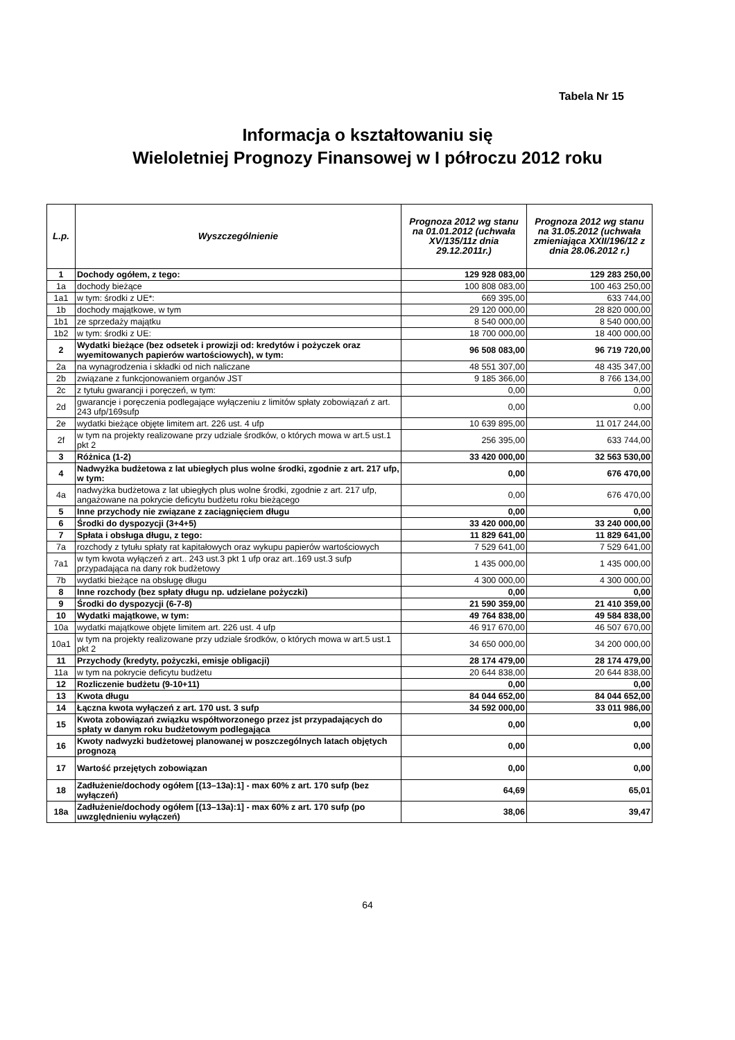Tabela Nr 15
Informacja o kształtowaniu się
Wieloletniej Prognozy Finansowej w I półroczu 2012 roku
| L.p. | Wyszczególnienie | Prognoza 2012 wg stanu na 01.01.2012 (uchwała XV/135/11z dnia 29.12.2011r.) | Prognoza 2012 wg stanu na 31.05.2012 (uchwała zmieniająca XXII/196/12 z dnia 28.06.2012 r.) |
| --- | --- | --- | --- |
| 1 | Dochody ogółem, z tego: | 129 928 083,00 | 129 283 250,00 |
| 1a | dochody bieżące | 100 808 083,00 | 100 463 250,00 |
| 1a1 | w tym: środki z UE*: | 669 395,00 | 633 744,00 |
| 1b | dochody majątkowe, w tym | 29 120 000,00 | 28 820 000,00 |
| 1b1 | ze sprzedaży majątku | 8 540 000,00 | 8 540 000,00 |
| 1b2 | w tym: środki z UE: | 18 700 000,00 | 18 400 000,00 |
| 2 | Wydatki bieżące (bez odsetek i prowizji od: kredytów i pożyczek oraz wyemitowanych papierów wartościowych), w tym: | 96 508 083,00 | 96 719 720,00 |
| 2a | na wynagrodzenia i składki od nich naliczane | 48 551 307,00 | 48 435 347,00 |
| 2b | związane z funkcjonowaniem organów JST | 9 185 366,00 | 8 766 134,00 |
| 2c | z tytułu gwarancji i poręczeń, w tym: | 0,00 | 0,00 |
| 2d | gwarancje i poręczenia podlegające wyłączeniu z limitów spłaty zobowiązań z art. 243 ufp/169sufp | 0,00 | 0,00 |
| 2e | wydatki bieżące objęte limitem art. 226 ust. 4 ufp | 10 639 895,00 | 11 017 244,00 |
| 2f | w tym na projekty realizowane przy udziale środków, o których mowa w art.5 ust.1 pkt 2 | 256 395,00 | 633 744,00 |
| 3 | Różnica (1-2) | 33 420 000,00 | 32 563 530,00 |
| 4 | Nadwyżka budżetowa z lat ubiegłych plus wolne środki, zgodnie z art. 217 ufp, w tym: | 0,00 | 676 470,00 |
| 4a | nadwyżka budżetowa z lat ubiegłych plus wolne środki, zgodnie z art. 217 ufp, angażowane na pokrycie deficytu budżetu roku bieżącego | 0,00 | 676 470,00 |
| 5 | Inne przychody nie związane z zaciągnięciem długu | 0,00 | 0,00 |
| 6 | Środki do dyspozycji (3+4+5) | 33 420 000,00 | 33 240 000,00 |
| 7 | Spłata i obsługa długu, z tego: | 11 829 641,00 | 11 829 641,00 |
| 7a | rozchody z tytułu spłaty rat kapitałowych oraz wykupu papierów wartościowych | 7 529 641,00 | 7 529 641,00 |
| 7a1 | w tym kwota wyłączeń z art.. 243 ust.3 pkt 1 ufp oraz art..169 ust.3 sufp przypadająca na dany rok budżetowy | 1 435 000,00 | 1 435 000,00 |
| 7b | wydatki bieżące na obsługę długu | 4 300 000,00 | 4 300 000,00 |
| 8 | Inne rozchody (bez spłaty długu np. udzielane pożyczki) | 0,00 | 0,00 |
| 9 | Środki do dyspozycji (6-7-8) | 21 590 359,00 | 21 410 359,00 |
| 10 | Wydatki majątkowe, w tym: | 49 764 838,00 | 49 584 838,00 |
| 10a | wydatki majątkowe objęte limitem art. 226 ust. 4 ufp | 46 917 670,00 | 46 507 670,00 |
| 10a1 | w tym na projekty realizowane przy udziale środków, o których mowa w art.5 ust.1 pkt 2 | 34 650 000,00 | 34 200 000,00 |
| 11 | Przychody (kredyty, pożyczki, emisje obligacji) | 28 174 479,00 | 28 174 479,00 |
| 11a | w tym na pokrycie deficytu budżetu | 20 644 838,00 | 20 644 838,00 |
| 12 | Rozliczenie budżetu (9-10+11) | 0,00 | 0,00 |
| 13 | Kwota długu | 84 044 652,00 | 84 044 652,00 |
| 14 | Łączna kwota wyłączeń z art. 170 ust. 3 sufp | 34 592 000,00 | 33 011 986,00 |
| 15 | Kwota zobowiązań związku współtworzonego przez jst przypadających do spłaty w danym roku budżetowym podlegająca | 0,00 | 0,00 |
| 16 | Kwoty nadwyzki budżetowej planowanej w poszczególnych latach objętych prognozą | 0,00 | 0,00 |
| 17 | Wartość przejętych zobowiązan | 0,00 | 0,00 |
| 18 | Zadłużenie/dochody ogółem [(13–13a):1] - max 60% z art. 170 sufp (bez wyłączeń) | 64,69 | 65,01 |
| 18a | Zadłużenie/dochody ogółem [(13–13a):1] - max 60% z art. 170 sufp (po uwzględnieniu wyłączeń) | 38,06 | 39,47 |
64